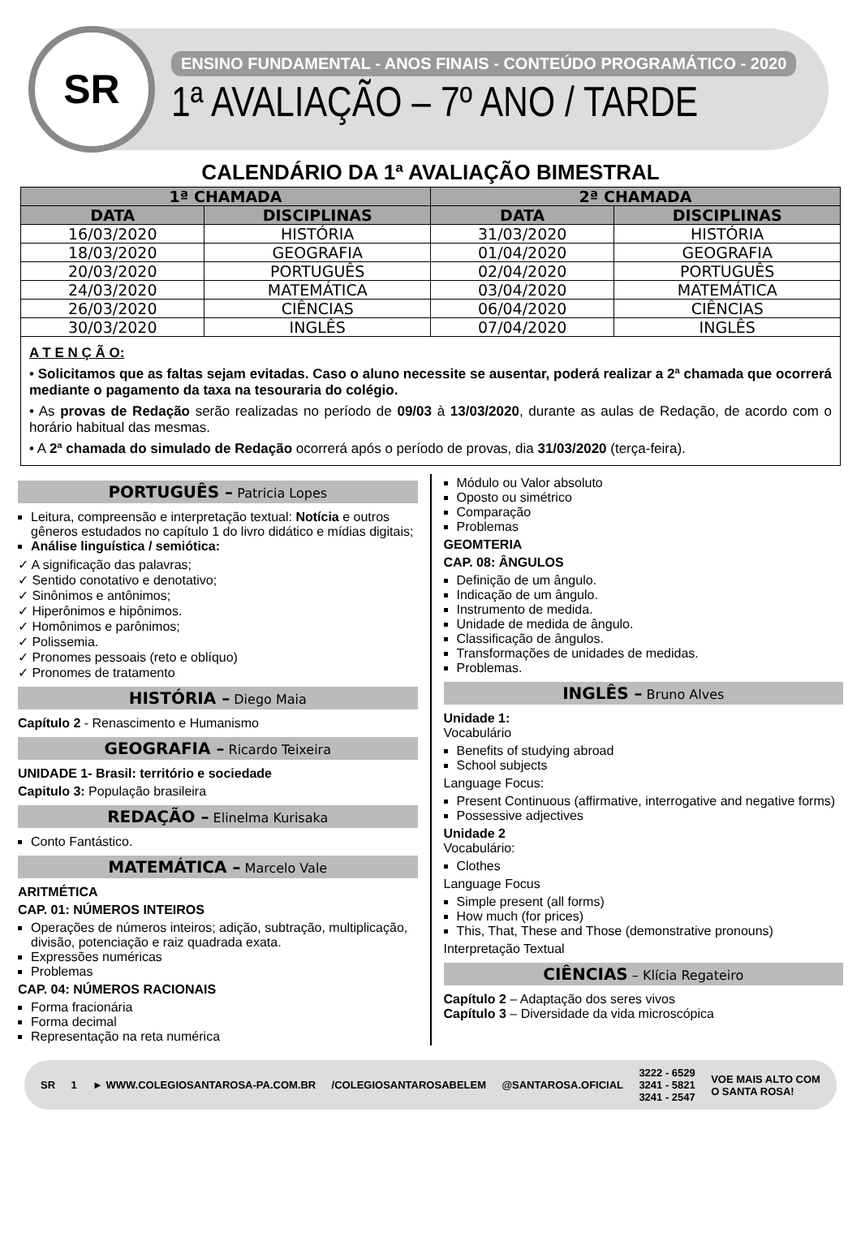SR
ENSINO FUNDAMENTAL - ANOS FINAIS - CONTEÚDO PROGRAMÁTICO - 2020
1ª AVALIAÇÃO – 7º ANO / TARDE
CALENDÁRIO DA 1ª AVALIAÇÃO BIMESTRAL
| 1ª CHAMADA | | 2ª CHAMADA | |
| --- | --- | --- | --- |
| DATA | DISCIPLINAS | DATA | DISCIPLINAS |
| 16/03/2020 | HISTÓRIA | 31/03/2020 | HISTÓRIA |
| 18/03/2020 | GEOGRAFIA | 01/04/2020 | GEOGRAFIA |
| 20/03/2020 | PORTUGUÊS | 02/04/2020 | PORTUGUÊS |
| 24/03/2020 | MATEMÁTICA | 03/04/2020 | MATEMÁTICA |
| 26/03/2020 | CIÊNCIAS | 06/04/2020 | CIÊNCIAS |
| 30/03/2020 | INGLÊS | 07/04/2020 | INGLÊS |
A T E N Ç Ã O:
• Solicitamos que as faltas sejam evitadas. Caso o aluno necessite se ausentar, poderá realizar a 2ª chamada que ocorrerá mediante o pagamento da taxa na tesouraria do colégio.
• As provas de Redação serão realizadas no período de 09/03 à 13/03/2020, durante as aulas de Redação, de acordo com o horário habitual das mesmas.
• A 2ª chamada do simulado de Redação ocorrerá após o período de provas, dia 31/03/2020 (terça-feira).
PORTUGUÊS – Patricia Lopes
Leitura, compreensão e interpretação textual: Notícia e outros gêneros estudados no capítulo 1 do livro didático e mídias digitais;
Análise linguística / semiótica:
✓ A significação das palavras;
✓ Sentido conotativo e denotativo;
✓ Sinônimos e antônimos;
✓ Hiperônimos e hipônimos.
✓ Homônimos e parônimos;
✓ Polissemia.
✓ Pronomes pessoais (reto e oblíquo)
✓ Pronomes de tratamento
HISTÓRIA – Diego Maia
Capítulo 2 - Renascimento e Humanismo
GEOGRAFIA – Ricardo Teixeira
UNIDADE 1- Brasil: território e sociedade
Capitulo 3: População brasileira
REDAÇÃO – Elinelma Kurisaka
Conto Fantástico.
MATEMÁTICA – Marcelo Vale
ARITMÉTICA
CAP. 01: NÚMEROS INTEIROS
Operações de números inteiros; adição, subtração, multiplicação, divisão, potenciação e raiz quadrada exata.
Expressões numéricas
Problemas
CAP. 04: NÚMEROS RACIONAIS
Forma fracionária
Forma decimal
Representação na reta numérica
Módulo ou Valor absoluto
Oposto ou simétrico
Comparação
Problemas
GEOMTERIA
CAP. 08: ÂNGULOS
Definição de um ângulo.
Indicação de um ângulo.
Instrumento de medida.
Unidade de medida de ângulo.
Classificação de ângulos.
Transformações de unidades de medidas.
Problemas.
INGLÊS – Bruno Alves
Unidade 1:
Vocabulário
Benefits of studying abroad
School subjects
Language Focus:
Present Continuous (affirmative, interrogative and negative forms)
Possessive adjectives
Unidade 2
Vocabulário:
Clothes
Language Focus
Simple present (all forms)
How much (for prices)
This, That, These and Those (demonstrative pronouns)
Interpretação Textual
CIÊNCIAS – Klícia Regateiro
Capítulo 2 – Adaptação dos seres vivos
Capítulo 3 – Diversidade da vida microscópica
SR 1 ► WWW.COLEGIOSANTAROSA-PA.COM.BR /COLEGIOSANTAROSABELEM @SANTAROSA.OFICIAL 3222 - 6529
3241 - 5821
3241 - 2547 VOE MAIS ALTO COM
O SANTA ROSA!